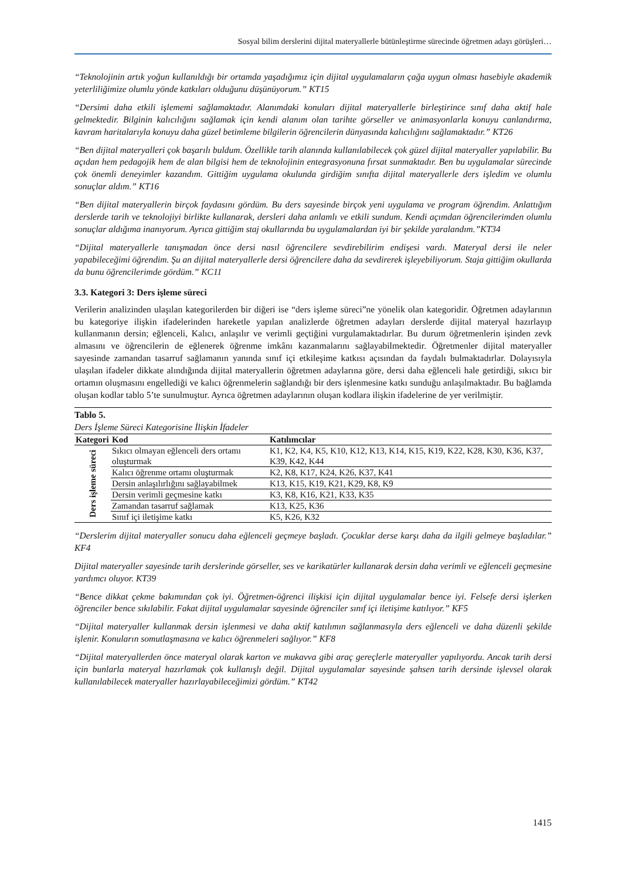Sosyal bilim derslerini dijital materyallerle bütünleştirme sürecinde öğretmen adayı görüşleri…
“Teknolojinin artık yoğun kullanıldığı bir ortamda yaşadığımız için dijital uygulamaların çağa uygun olması hasebiyle akademik yeterliliğimize olumlu yönde katkıları olduğunu düşünüyorum.” KT15
“Dersimi daha etkili işlememi sağlamaktadır. Alanımdaki konuları dijital materyallerle birleştirince sınıf daha aktif hale gelmektedir. Bilginin kalıcılığını sağlamak için kendi alanım olan tarihte görseller ve animasyonlarla konuyu canlandırma, kavram haritalarıyla konuyu daha güzel betimleme bilgilerin öğrencilerin dünyasında kalıcılığını sağlamaktadır.” KT26
“Ben dijital materyalleri çok başarılı buldum. Özellikle tarih alanında kullanılabilecek çok güzel dijital materyaller yapılabilir. Bu açıdan hem pedagojik hem de alan bilgisi hem de teknolojinin entegrasyonuna fırsat sunmaktadır. Ben bu uygulamalar sürecinde çok önemli deneyimler kazandım. Gittiğim uygulama okulunda girdiğim sınıfta dijital materyallerle ders işledim ve olumlu sonuçlar aldım.” KT16
“Ben dijital materyallerin birçok faydasını gördüm. Bu ders sayesinde birçok yeni uygulama ve program öğrendim. Anlattığım derslerde tarih ve teknolojiyi birlikte kullanarak, dersleri daha anlamlı ve etkili sundum. Kendi açımdan öğrencilerimden olumlu sonuçlar aldığıma inanıyorum. Ayrıca gittiğim staj okullarında bu uygulamalardan iyi bir şekilde yaralandım.”KT34
“Dijital materyallerle tanışmadan önce dersi nasıl öğrencilere sevdirebilirim endişesi vardı. Materyal dersi ile neler yapabileceğimi öğrendim. Şu an dijital materyallerle dersi öğrencilere daha da sevdirerek işleyebiliyorum. Staja gittiğim okullarda da bunu öğrencilerimde gördüm.” KC11
3.3. Kategori 3: Ders işleme süreci
Verilerin analizinden ulaşılan kategorilerden bir diğeri ise “ders işleme süreci”ne yönelik olan kategoridir. Öğretmen adaylarının bu kategoriye ilişkin ifadelerinden hareketle yapılan analizlerde öğretmen adayları derslerde dijital materyal hazırlayıp kullanmanın dersin; eğlenceli, Kalıcı, anlaşılır ve verimli geçtiğini vurgulamaktadırlar. Bu durum öğretmenlerin işinden zevk almasını ve öğrencilerin de eğlenerek öğrenme imkânı kazanmalarını sağlayabilmektedir. Öğretmenler dijital materyaller sayesinde zamandan tasarruf sağlamanın yanında sınıf içi etkileşime katkısı açısından da faydalı bulmaktadırlar. Dolayısıyla ulaşılan ifadeler dikkate alındığında dijital materyallerin öğretmen adaylarına göre, dersi daha eğlenceli hale getirdiği, sıkıcı bir ortamın oluşmasını engellediği ve kalıcı öğrenmelerin sağlandığı bir ders işlenmesine katkı sunduğu anlaşılmaktadır. Bu bağlamda oluşan kodlar tablo 5’te sunulmuştur. Ayrıca öğretmen adaylarının oluşan kodlara ilişkin ifadelerine de yer verilmiştir.
Tablo 5.
Ders İşleme Süreci Kategorisine İlişkin İfadeler
| Kategori | Kod | Katılımcılar |
| --- | --- | --- |
| Ders işleme süreci | Sıkıcı olmayan eğlenceli ders ortamı oluşturmak | K1, K2, K4, K5, K10, K12, K13, K14, K15, K19, K22, K28, K30, K36, K37, K39, K42, K44 |
| | Kalıcı öğrenme ortamı oluşturmak | K2, K8, K17, K24, K26, K37, K41 |
| | Dersin anlaşılırlığını sağlayabilmek | K13, K15, K19, K21, K29, K8, K9 |
| | Dersin verimli geçmesine katkı | K3, K8, K16, K21, K33, K35 |
| | Zamandan tasarruf sağlamak | K13, K25, K36 |
| | Sınıf içi iletişime katkı | K5, K26, K32 |
“Derslerim dijital materyaller sonucu daha eğlenceli geçmeye başladı. Çocuklar derse karşı daha da ilgili gelmeye başladılar.” KF4
Dijital materyaller sayesinde tarih derslerinde görseller, ses ve karikatürler kullanarak dersin daha verimli ve eğlenceli geçmesine yardımcı oluyor. KT39
“Bence dikkat çekme bakımından çok iyi. Öğretmen-öğrenci ilişkisi için dijital uygulamalar bence iyi. Felsefe dersi işlerken öğrenciler bence sıkılabilir. Fakat dijital uygulamalar sayesinde öğrenciler sınıf içi iletişime katılıyor.” KF5
“Dijital materyaller kullanmak dersin işlenmesi ve daha aktif katılımın sağlanmasıyla ders eğlenceli ve daha düzenli şekilde işlenir. Konuların somutlaşmasına ve kalıcı öğrenmeleri sağlıyor.” KF8
“Dijital materyallerden önce materyal olarak karton ve mukavva gibi araç gereçlerle materyaller yapılıyordu. Ancak tarih dersi için bunlarla materyal hazırlamak çok kullanışlı değil. Dijital uygulamalar sayesinde şahsen tarih dersinde işlevsel olarak kullanılabilecek materyaller hazırlayabileceğimizi gördüm.” KT42
1415